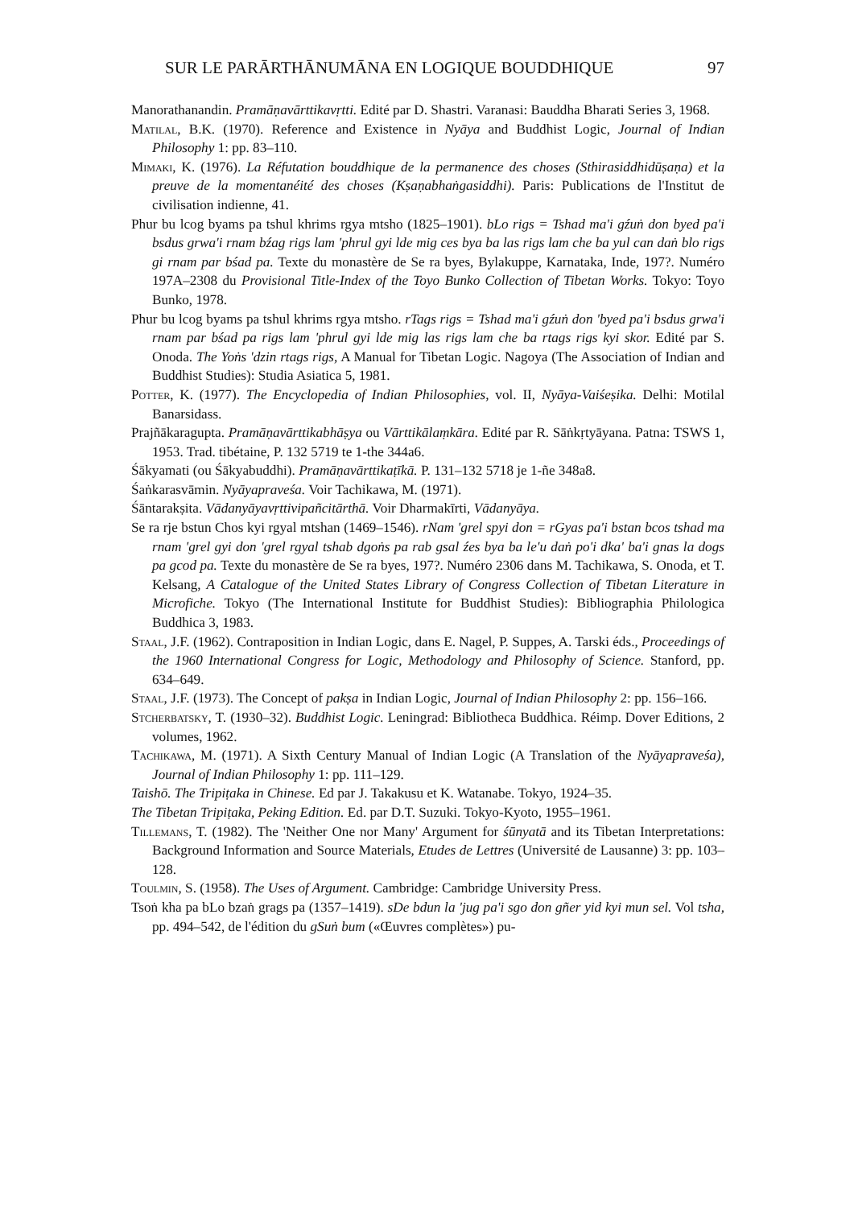SUR LE PARĀRTHĀNUMĀNA EN LOGIQUE BOUDDHIQUE 97
Manorathanandin. Pramāṇavārttikavṛtti. Edité par D. Shastri. Varanasi: Bauddha Bharati Series 3, 1968.
Matilal, B.K. (1970). Reference and Existence in Nyāya and Buddhist Logic, Journal of Indian Philosophy 1: pp. 83–110.
Mimaki, K. (1976). La Réfutation bouddhique de la permanence des choses (Sthirasiddhidūṣaṇa) et la preuve de la momentanéité des choses (Kṣaṇabhaṅgasiddhi). Paris: Publications de l'Institut de civilisation indienne, 41.
Phur bu lcog byams pa tshul khrims rgya mtsho (1825–1901). bLo rigs = Tshad ma'i gźuṅ don byed pa'i bsdus grwa'i rnam bźag rigs lam 'phrul gyi lde mig ces bya ba las rigs lam che ba yul can daṅ blo rigs gi rnam par bśad pa. Texte du monastère de Se ra byes, Bylakuppe, Karnataka, Inde, 197?. Numéro 197A–2308 du Provisional Title-Index of the Toyo Bunko Collection of Tibetan Works. Tokyo: Toyo Bunko, 1978.
Phur bu lcog byams pa tshul khrims rgya mtsho. rTags rigs = Tshad ma'i gźuṅ don 'byed pa'i bsdus grwa'i rnam par bśad pa rigs lam 'phrul gyi lde mig las rigs lam che ba rtags rigs kyi skor. Edité par S. Onoda. The Yoṅs 'dzin rtags rigs, A Manual for Tibetan Logic. Nagoya (The Association of Indian and Buddhist Studies): Studia Asiatica 5, 1981.
Potter, K. (1977). The Encyclopedia of Indian Philosophies, vol. II, Nyāya-Vaiśeṣika. Delhi: Motilal Banarsidass.
Prajñākaragupta. Pramāṇavārttikabhāṣya ou Vārttikālaṃkāra. Edité par R. Sāṅkṛtyāyana. Patna: TSWS 1, 1953. Trad. tibétaine, P. 132 5719 te 1-the 344a6.
Śākyamati (ou Śākyabuddhi). Pramāṇavārttikaṭīkā. P. 131–132 5718 je 1-ñe 348a8.
Śaṅkarasvāmin. Nyāyapraveśa. Voir Tachikawa, M. (1971).
Śāntarakṣita. Vādanyāyavṛttivipañcitārthā. Voir Dharmakīrti, Vādanyāya.
Se ra rje bstun Chos kyi rgyal mtshan (1469–1546). rNam 'grel spyi don = rGyas pa'i bstan bcos tshad ma rnam 'grel gyi don 'grel rgyal tshab dgoṅs pa rab gsal źes bya ba le'u daṅ po'i dka' ba'i gnas la dogs pa gcod pa. Texte du monastère de Se ra byes, 197?. Numéro 2306 dans M. Tachikawa, S. Onoda, et T. Kelsang, A Catalogue of the United States Library of Congress Collection of Tibetan Literature in Microfiche. Tokyo (The International Institute for Buddhist Studies): Bibliographia Philologica Buddhica 3, 1983.
Staal, J.F. (1962). Contraposition in Indian Logic, dans E. Nagel, P. Suppes, A. Tarski éds., Proceedings of the 1960 International Congress for Logic, Methodology and Philosophy of Science. Stanford, pp. 634–649.
Staal, J.F. (1973). The Concept of pakṣa in Indian Logic, Journal of Indian Philosophy 2: pp. 156–166.
Stcherbatsky, T. (1930–32). Buddhist Logic. Leningrad: Bibliotheca Buddhica. Réimp. Dover Editions, 2 volumes, 1962.
Tachikawa, M. (1971). A Sixth Century Manual of Indian Logic (A Translation of the Nyāyapraveśa), Journal of Indian Philosophy 1: pp. 111–129.
Taishō. The Tripiṭaka in Chinese. Ed par J. Takakusu et K. Watanabe. Tokyo, 1924–35.
The Tibetan Tripiṭaka, Peking Edition. Ed. par D.T. Suzuki. Tokyo-Kyoto, 1955–1961.
Tillemans, T. (1982). The 'Neither One nor Many' Argument for śūnyatā and its Tibetan Interpretations: Background Information and Source Materials, Etudes de Lettres (Université de Lausanne) 3: pp. 103–128.
Toulmin, S. (1958). The Uses of Argument. Cambridge: Cambridge University Press.
Tsoṅ kha pa bLo bzaṅ grags pa (1357–1419). sDe bdun la 'jug pa'i sgo don gñer yid kyi mun sel. Vol tsha, pp. 494–542, de l'édition du gSuṅ bum («Œuvres complètes») pu-